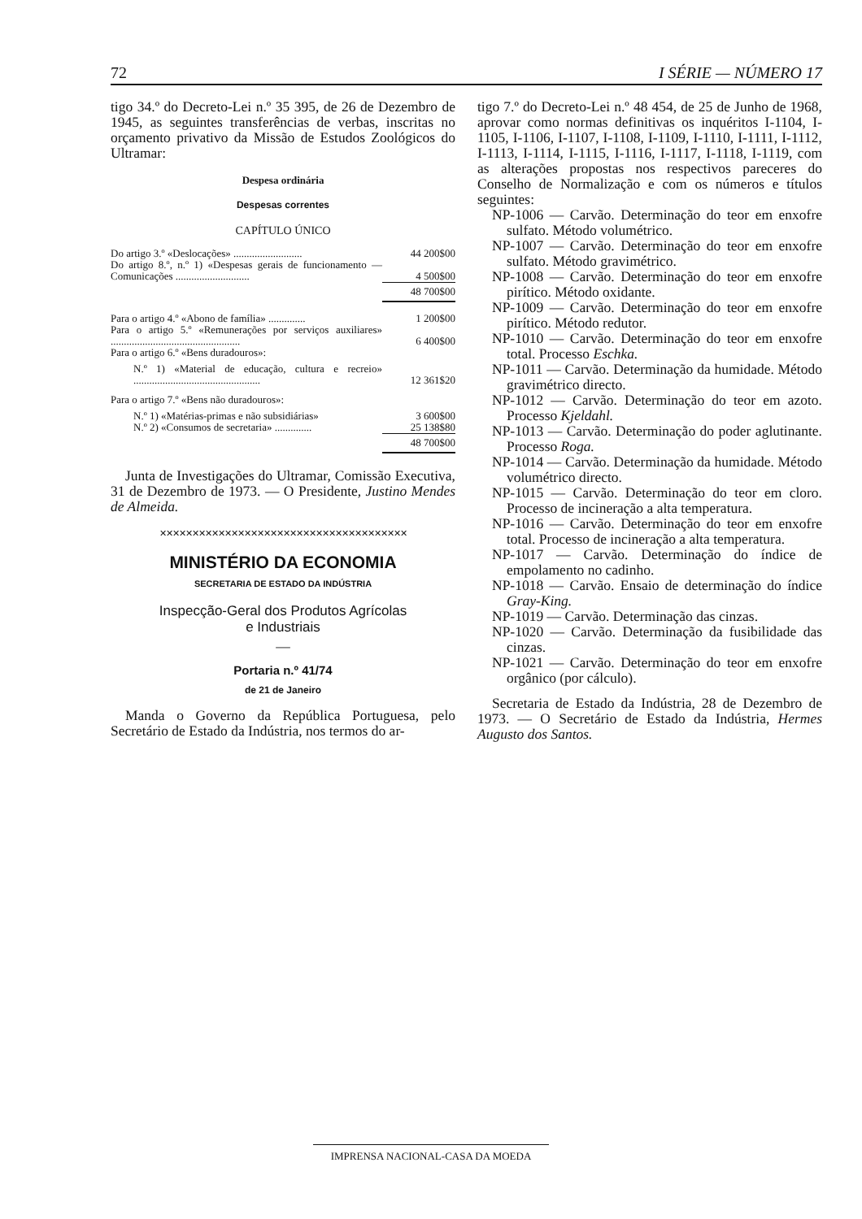72 I SÉRIE — NÚMERO 17
tigo 34.º do Decreto-Lei n.º 35 395, de 26 de Dezembro de 1945, as seguintes transferências de verbas, inscritas no orçamento privativo da Missão de Estudos Zoológicos do Ultramar:
Despesa ordinária
Despesas correntes
CAPÍTULO ÚNICO
| Do artigo 3.º «Deslocações» .......................... | 44 200$00 |
| Do artigo 8.º, n.º 1) «Despesas gerais de funcionamento — Comunicações ............................ | 4 500$00 |
| | 48 700$00 |
| Para o artigo 4.º «Abono de família» .............. | 1 200$00 |
| Para o artigo 5.º «Remunerações por serviços auxiliares» ................................................. | 6 400$00 |
| Para o artigo 6.º «Bens duradouros»: | |
| N.º 1) «Material de educação, cultura e recreio» ................................................ | 12 361$20 |
| Para o artigo 7.º «Bens não duradouros»: | |
| N.º 1) «Matérias-primas e não subsidiárias» | 3 600$00 |
| N.º 2) «Consumos de secretaria» .............. | 25 138$80 |
| | 48 700$00 |
Junta de Investigações do Ultramar, Comissão Executiva, 31 de Dezembro de 1973. — O Presidente, Justino Mendes de Almeida.
✕✕✕✕✕✕✕✕✕✕✕✕✕✕✕✕✕✕✕✕✕✕✕✕✕✕✕✕✕✕✕✕✕✕✕✕✕✕
MINISTÉRIO DA ECONOMIA
SECRETARIA DE ESTADO DA INDÚSTRIA
Inspecção-Geral dos Produtos Agrícolas
e Industriais
—
Portaria n.º 41/74
de 21 de Janeiro
Manda o Governo da República Portuguesa, pelo Secretário de Estado da Indústria, nos termos do ar-
tigo 7.º do Decreto-Lei n.º 48 454, de 25 de Junho de 1968, aprovar como normas definitivas os inquéritos I-1104, I-1105, I-1106, I-1107, I-1108, I-1109, I-1110, I-1111, I-1112, I-1113, I-1114, I-1115, I-1116, I-1117, I-1118, I-1119, com as alterações propostas nos respectivos pareceres do Conselho de Normalização e com os números e títulos seguintes:
NP-1006 — Carvão. Determinação do teor em enxofre sulfato. Método volumétrico.
NP-1007 — Carvão. Determinação do teor em enxofre sulfato. Método gravimétrico.
NP-1008 — Carvão. Determinação do teor em enxofre pirítico. Método oxidante.
NP-1009 — Carvão. Determinação do teor em enxofre pirítico. Método redutor.
NP-1010 — Carvão. Determinação do teor em enxofre total. Processo Eschka.
NP-1011 — Carvão. Determinação da humidade. Método gravimétrico directo.
NP-1012 — Carvão. Determinação do teor em azoto. Processo Kjeldahl.
NP-1013 — Carvão. Determinação do poder aglutinante. Processo Roga.
NP-1014 — Carvão. Determinação da humidade. Método volumétrico directo.
NP-1015 — Carvão. Determinação do teor em cloro. Processo de incineração a alta temperatura.
NP-1016 — Carvão. Determinação do teor em enxofre total. Processo de incineração a alta temperatura.
NP-1017 — Carvão. Determinação do índice de empolamento no cadinho.
NP-1018 — Carvão. Ensaio de determinação do índice Gray-King.
NP-1019 — Carvão. Determinação das cinzas.
NP-1020 — Carvão. Determinação da fusibilidade das cinzas.
NP-1021 — Carvão. Determinação do teor em enxofre orgânico (por cálculo).
Secretaria de Estado da Indústria, 28 de Dezembro de 1973. — O Secretário de Estado da Indústria, Hermes Augusto dos Santos.
IMPRENSA NACIONAL-CASA DA MOEDA